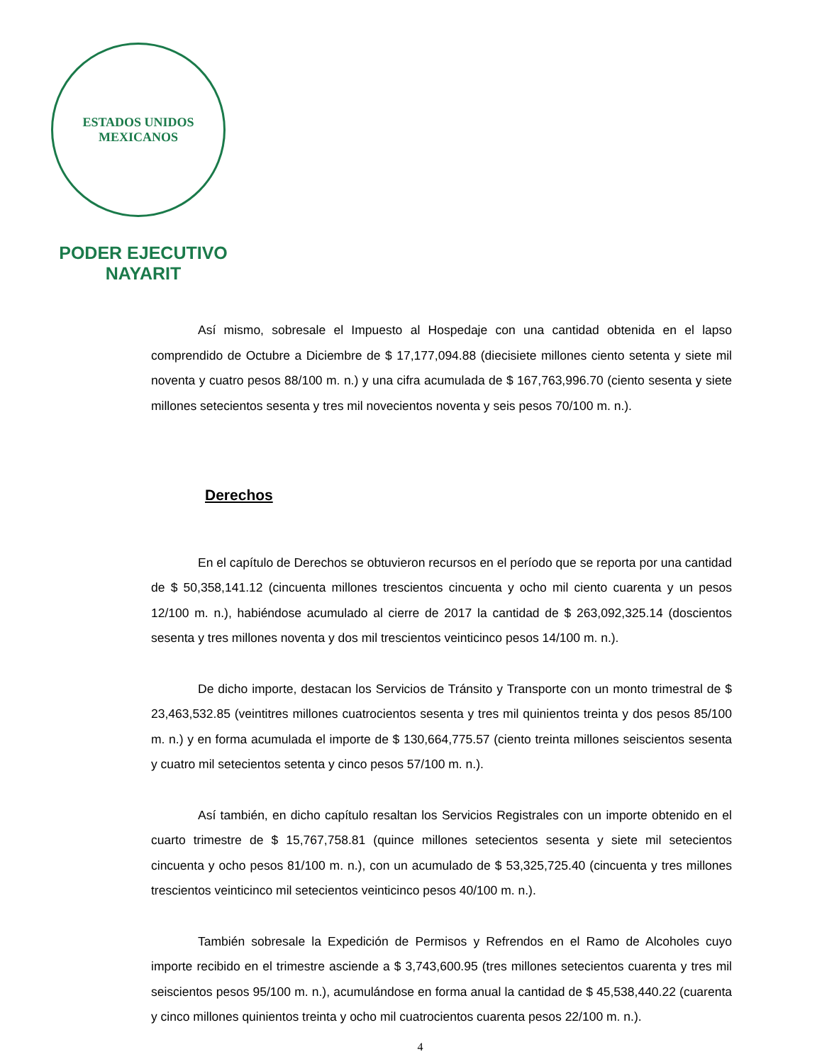ESTADOS UNIDOS MEXICANOS
PODER EJECUTIVO
NAYARIT
Así mismo, sobresale el Impuesto al Hospedaje con una cantidad obtenida en el lapso comprendido de Octubre a Diciembre de $ 17,177,094.88 (diecisiete millones ciento setenta y siete mil noventa y cuatro pesos 88/100 m. n.) y una cifra acumulada de $ 167,763,996.70 (ciento sesenta y siete millones setecientos sesenta y tres mil novecientos noventa y seis pesos 70/100 m. n.).
Derechos
En el capítulo de Derechos se obtuvieron recursos en el período que se reporta por una cantidad de $ 50,358,141.12 (cincuenta millones trescientos cincuenta y ocho mil ciento cuarenta y un pesos 12/100 m. n.), habiéndose acumulado al cierre de 2017 la cantidad de $ 263,092,325.14 (doscientos sesenta y tres millones noventa y dos mil trescientos veinticinco pesos 14/100 m. n.).
De dicho importe, destacan los Servicios de Tránsito y Transporte con un monto trimestral de $ 23,463,532.85 (veintitres millones cuatrocientos sesenta y tres mil quinientos treinta y dos pesos 85/100 m. n.) y en forma acumulada el importe de $ 130,664,775.57 (ciento treinta millones seiscientos sesenta y cuatro mil setecientos setenta y cinco pesos 57/100 m. n.).
Así también, en dicho capítulo resaltan los Servicios Registrales con un importe obtenido en el cuarto trimestre de $ 15,767,758.81 (quince millones setecientos sesenta y siete mil setecientos cincuenta y ocho pesos 81/100 m. n.), con un acumulado de $ 53,325,725.40 (cincuenta y tres millones trescientos veinticinco mil setecientos veinticinco pesos 40/100 m. n.).
También sobresale la Expedición de Permisos y Refrendos en el Ramo de Alcoholes cuyo importe recibido en el trimestre asciende a $ 3,743,600.95 (tres millones setecientos cuarenta y tres mil seiscientos pesos 95/100 m. n.), acumulándose en forma anual la cantidad de $ 45,538,440.22 (cuarenta y cinco millones quinientos treinta y ocho mil cuatrocientos cuarenta pesos 22/100 m. n.).
4